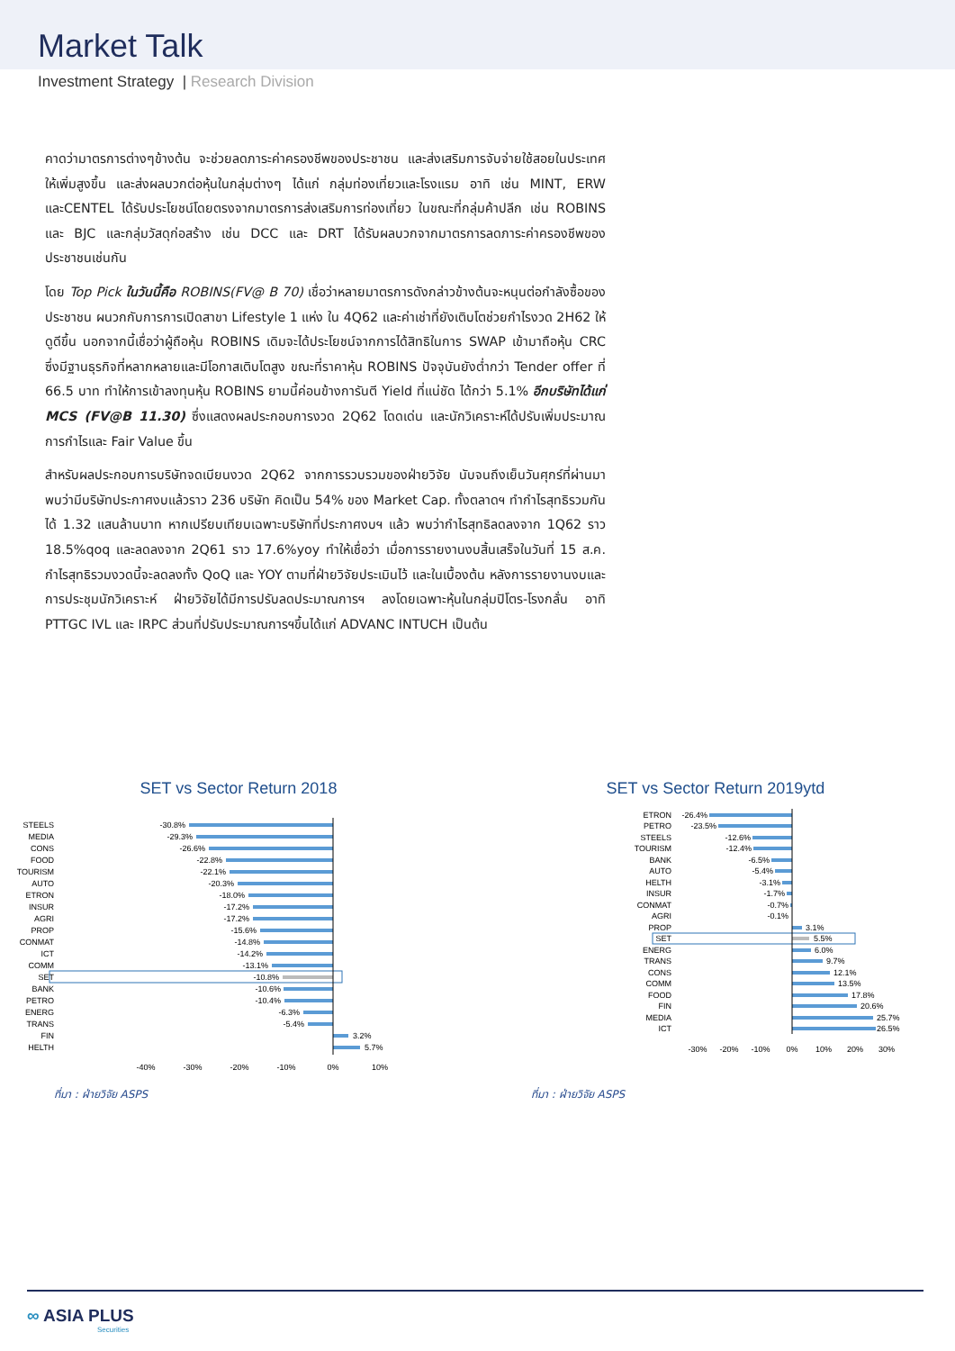Market Talk
Investment Strategy | Research Division
คาดว่ามาตรการต่างๆข้างต้น จะช่วยลดภาระค่าครองชีพของประชาชน และส่งเสริมการจับจ่ายใช้สอยในประเทศให้เพิ่มสูงขึ้น และส่งผลบวกต่อหุ้นในกลุ่มต่างๆ ได้แก่ กลุ่มท่องเที่ยวและโรงแรม อาทิ เช่น MINT, ERW และCENTEL ได้รับประโยชน์โดยตรงจากมาตรการส่งเสริมการท่องเที่ยว ในขณะที่กลุ่มค้าปลีก เช่น ROBINS และ BJC และกลุ่มวัสดุก่อสร้าง เช่น DCC และ DRT ได้รับผลบวกจากมาตรการลดภาระค่าครองชีพของประชาชนเช่นกัน
โดย Top Pick ในวันนี้คือ ROBINS(FV@ B 70) เชื่อว่าหลายมาตรการดังกล่าวข้างต้นจะหนุนต่อกำลังซื้อของประชาชน ผนวกกับการการเปิดสาขา Lifestyle 1 แห่ง ใน 4Q62 และค่าเช่าที่ยังเติบโตช่วยกำไรงวด 2H62 ให้ดูดีขึ้น นอกจากนี้เชื่อว่าผู้ถือหุ้น ROBINS เดิมจะได้ประโยชน์จากการได้สิทธิในการ SWAP เข้ามาถือหุ้น CRC ซึ่งมีฐานธุรกิจที่หลากหลายและมีโอกาสเติบโตสูง ขณะที่ราคาหุ้น ROBINS ปัจจุบันยังต่ำกว่า Tender offer ที่ 66.5 บาท ทำให้การเข้าลงทุนหุ้น ROBINS ยามนี้ค่อนข้างการันตี Yield ที่แน่ชัด ได้กว่า 5.1% อีกบริษัทได้แก่ MCS (FV@B 11.30) ซึ่งแสดงผลประกอบการงวด 2Q62 โดดเด่น และนักวิเคราะห์ได้ปรับเพิ่มประมาณการกำไรและ Fair Value ขึ้น
สำหรับผลประกอบการบริษัทจดเบียนงวด 2Q62 จากการรวบรวมของฝ่ายวิจัย นับจนถึงเย็นวันศุกร์ที่ผ่านมา พบว่ามีบริษัทประกาศงบแล้วราว 236 บริษัท คิดเป็น 54% ของ Market Cap. ทั้งตลาดฯ ทำกำไรสุทธิรวมกันได้ 1.32 แสนล้านบาท หากเปรียบเทียบเฉพาะบริษัทที่ประกาศงบฯ แล้ว พบว่ากำไรสุทธิลดลงจาก 1Q62 ราว 18.5%qoq และลดลงจาก 2Q61 ราว 17.6%yoy ทำให้เชื่อว่า เมื่อการรายงานงบสิ้นเสร็จในวันที่ 15 ส.ค. กำไรสุทธิรวมงวดนี้จะลดลงทั้ง QoQ และ YOY ตามที่ฝ่ายวิจัยประเมินไว้ และในเบื้องต้น หลังการรายงานงบและการประชุมนักวิเคราะห์ ฝ่ายวิจัยได้มีการปรับลดประมาณการฯ ลงโดยเฉพาะหุ้นในกลุ่มปิโตร-โรงกลั่น อาทิ PTTGC IVL และ IRPC ส่วนที่ปรับประมาณการฯขึ้นได้แก่ ADVANC INTUCH เป็นต้น
SET vs Sector Return 2018
STEELS
MEDIA
CONS
FOOD
TOURISM
AUTO
ETRON
INSUR
AGRI
PROP
CONMAT
ICT
COMM
SET
BANK
PETRO
ENERG
TRANS
FIN
HELTH
-30.8%
-29.3%
-26.6%
-22.8%
-22.1%
-20.3%
-18.0%
-17.2%
-17.2%
-15.6%
-14.8%
-14.2%
-13.1%
-10.8%
-10.6%
-10.4%
-6.3%
-5.4%
3.2%
5.7%
-40%
-30%
-20%
-10%
0%
10%
ที่มา : ฝ่ายวิจัย ASPS
SET vs Sector Return 2019ytd
ETRON
PETRO
STEELS
TOURISM
BANK
AUTO
HELTH
INSUR
CONMAT
AGRI
PROP
SET
ENERG
TRANS
CONS
COMM
FOOD
FIN
MEDIA
ICT
-26.4%
-23.5%
-12.6%
-12.4%
-6.5%
-5.4%
-3.1%
-1.7%
-0.7%
-0.1%
3.1%
5.5%
6.0%
9.7%
12.1%
13.5%
17.8%
20.6%
25.7%
26.5%
-30%
-20%
-10%
0%
10%
20%
30%
ที่มา : ฝ่ายวิจัย ASPS
∞ ASIA PLUS
Securities